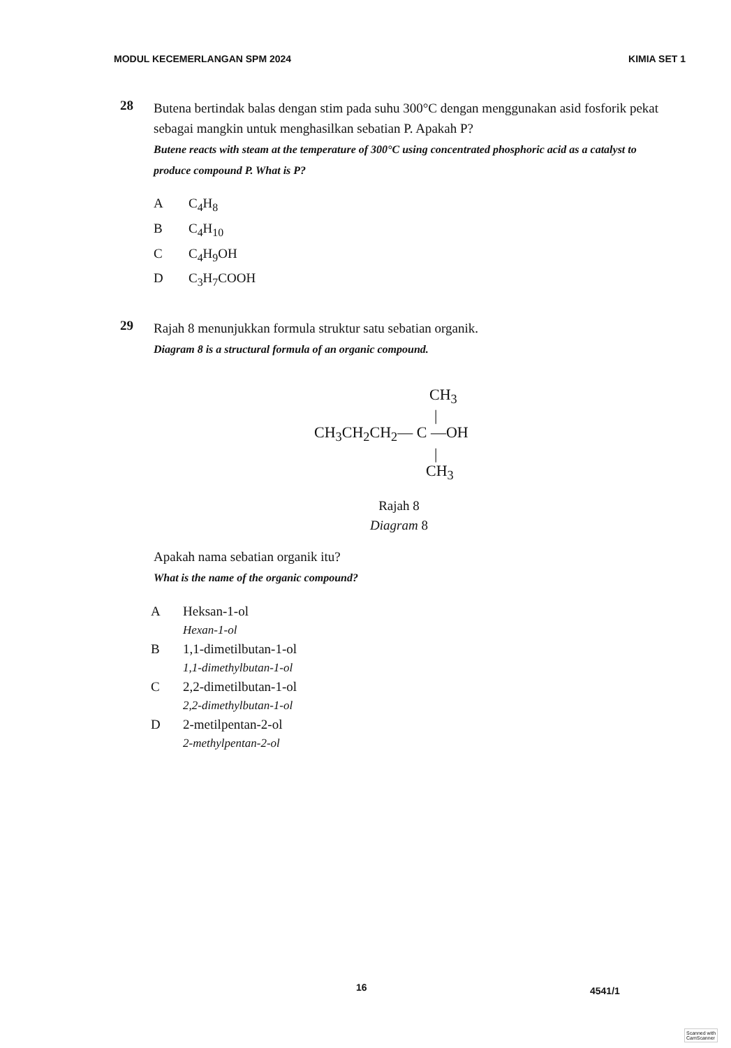MODUL KECEMERLANGAN SPM 2024 KIMIA SET 1
28 Butena bertindak balas dengan stim pada suhu 300°C dengan menggunakan asid fosforik pekat sebagai mangkin untuk menghasilkan sebatian P. Apakah P?
Butene reacts with steam at the temperature of 300°C using concentrated phosphoric acid as a catalyst to produce compound P. What is P?
A C<sub>4</sub>H<sub>8</sub>
B C<sub>4</sub>H<sub>10</sub>
C C<sub>4</sub>H<sub>9</sub>OH
D C<sub>3</sub>H<sub>7</sub>COOH
29 Rajah 8 menunjukkan formula struktur satu sebatian organik.
Diagram 8 is a structural formula of an organic compound.
CH<sub>3</sub>
|
CH<sub>3</sub>CH<sub>2</sub>CH<sub>2</sub>— C —OH
|
CH<sub>3</sub>
Rajah 8
Diagram 8
Apakah nama sebatian organik itu?
What is the name of the organic compound?
A Heksan-1-ol
Hexan-1-ol
B 1,1-dimetilbutan-1-ol
1,1-dimethylbutan-1-ol
C 2,2-dimetilbutan-1-ol
2,2-dimethylbutan-1-ol
D 2-metilpentan-2-ol
2-methylpentan-2-ol
16 4541/1
Scanned with
CamScanner